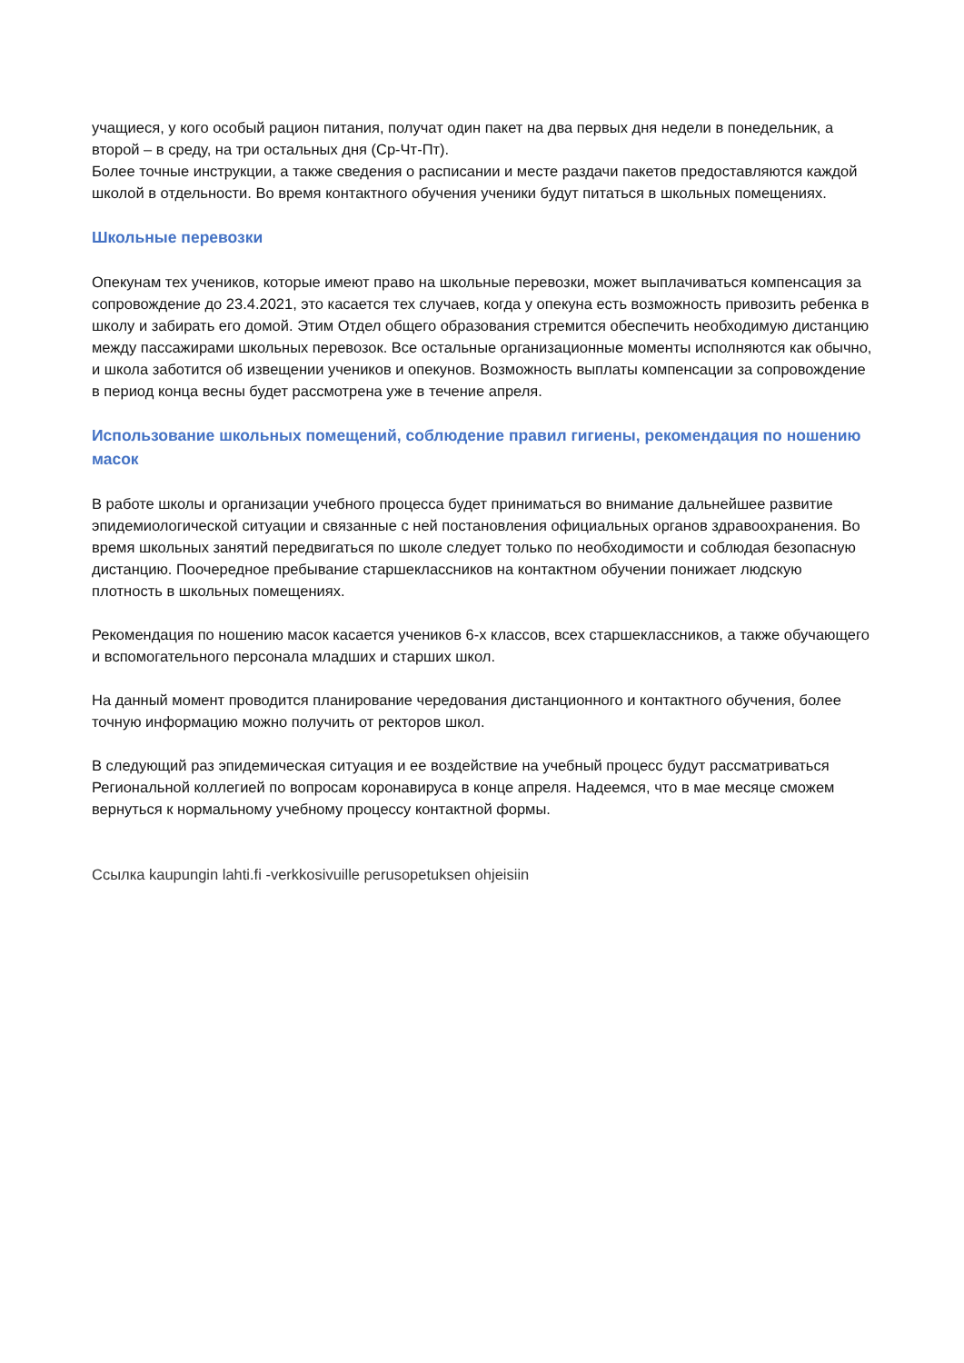учащиеся, у кого особый рацион питания, получат один пакет на два первых дня недели в понедельник, а второй – в среду, на три остальных дня (Ср-Чт-Пт).
Более точные инструкции, а также сведения о расписании и месте раздачи пакетов предоставляются каждой школой в отдельности. Во время контактного обучения ученики будут питаться в школьных помещениях.
Школьные перевозки
Опекунам тех учеников, которые имеют право на школьные перевозки, может выплачиваться компенсация за сопровождение до 23.4.2021, это касается тех случаев, когда у опекуна есть возможность привозить ребенка в школу и забирать его домой. Этим Отдел общего образования стремится обеспечить необходимую дистанцию между пассажирами школьных перевозок. Все остальные организационные моменты исполняются как обычно, и школа заботится об извещении учеников и опекунов. Возможность выплаты компенсации за сопровождение в период конца весны будет рассмотрена уже в течение апреля.
Использование школьных помещений, соблюдение правил гигиены, рекомендация по ношению масок
В работе школы и организации учебного процесса будет приниматься во внимание дальнейшее развитие эпидемиологической ситуации и связанные с ней постановления официальных органов здравоохранения. Во время школьных занятий передвигаться по школе следует только по необходимости и соблюдая безопасную дистанцию. Поочередное пребывание старшеклассников на контактном обучении понижает людскую плотность в школьных помещениях.
Рекомендация по ношению масок касается учеников 6-х классов, всех старшеклассников, а также обучающего и вспомогательного персонала младших и старших школ.
На данный момент проводится планирование чередования дистанционного и контактного обучения, более точную информацию можно получить от ректоров школ.
В следующий раз эпидемическая ситуация и ее воздействие на учебный процесс будут рассматриваться Региональной коллегией по вопросам коронавируса в конце апреля. Надеемся, что в мае месяце сможем вернуться к нормальному учебному процессу контактной формы.
Ссылка kaupungin lahti.fi -verkkosivuille perusopetuksen ohjeisiin